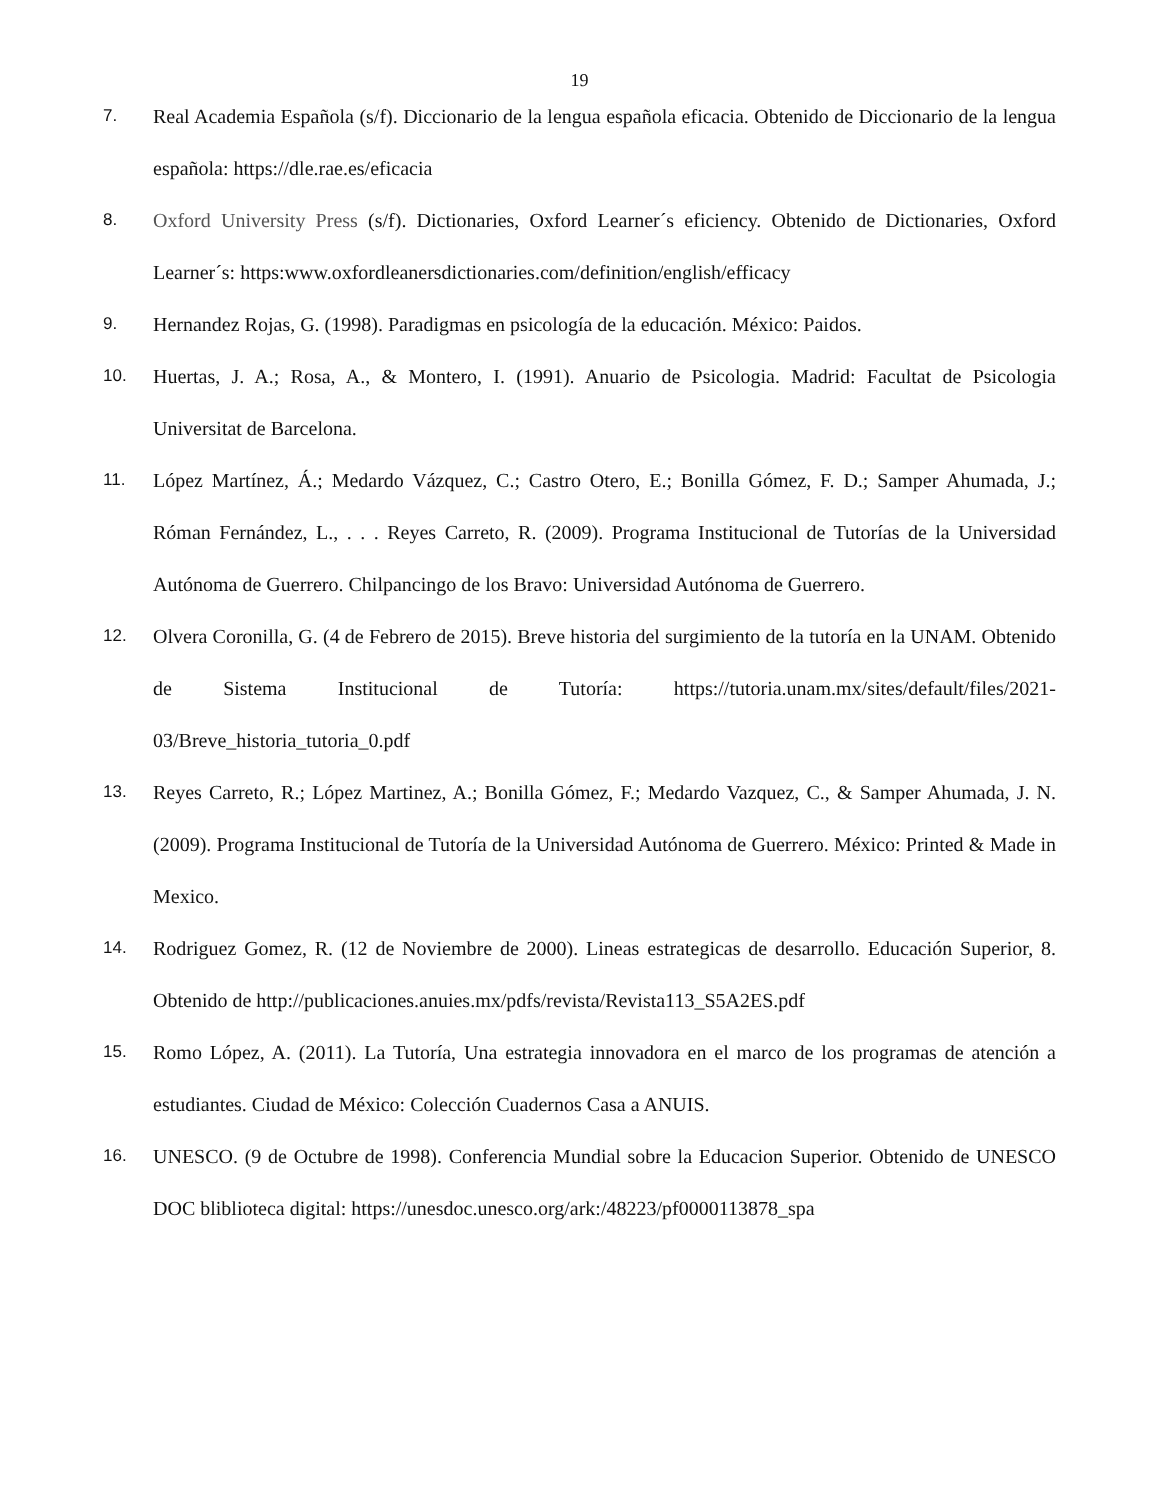19
7. Real Academia Española (s/f). Diccionario de la lengua española eficacia. Obtenido de Diccionario de la lengua española: https://dle.rae.es/eficacia
8. Oxford University Press (s/f). Dictionaries, Oxford Learner´s eficiency. Obtenido de Dictionaries, Oxford Learner´s: https:www.oxfordleanersdictionaries.com/definition/english/efficacy
9. Hernandez Rojas, G. (1998). Paradigmas en psicología de la educación. México: Paidos.
10. Huertas, J. A.; Rosa, A., & Montero, I. (1991). Anuario de Psicologia. Madrid: Facultat de Psicologia Universitat de Barcelona.
11. López Martínez, Á.; Medardo Vázquez, C.; Castro Otero, E.; Bonilla Gómez, F. D.; Samper Ahumada, J.; Róman Fernández, L., . . . Reyes Carreto, R. (2009). Programa Institucional de Tutorías de la Universidad Autónoma de Guerrero. Chilpancingo de los Bravo: Universidad Autónoma de Guerrero.
12. Olvera Coronilla, G. (4 de Febrero de 2015). Breve historia del surgimiento de la tutoría en la UNAM. Obtenido de Sistema Institucional de Tutoría: https://tutoria.unam.mx/sites/default/files/2021-03/Breve_historia_tutoria_0.pdf
13. Reyes Carreto, R.; López Martinez, A.; Bonilla Gómez, F.; Medardo Vazquez, C., & Samper Ahumada, J. N. (2009). Programa Institucional de Tutoría de la Universidad Autónoma de Guerrero. México: Printed & Made in Mexico.
14. Rodriguez Gomez, R. (12 de Noviembre de 2000). Lineas estrategicas de desarrollo. Educación Superior, 8. Obtenido de http://publicaciones.anuies.mx/pdfs/revista/Revista113_S5A2ES.pdf
15. Romo López, A. (2011). La Tutoría, Una estrategia innovadora en el marco de los programas de atención a estudiantes. Ciudad de México: Colección Cuadernos Casa a ANUIS.
16. UNESCO. (9 de Octubre de 1998). Conferencia Mundial sobre la Educacion Superior. Obtenido de UNESCO DOC bliblioteca digital: https://unesdoc.unesco.org/ark:/48223/pf0000113878_spa